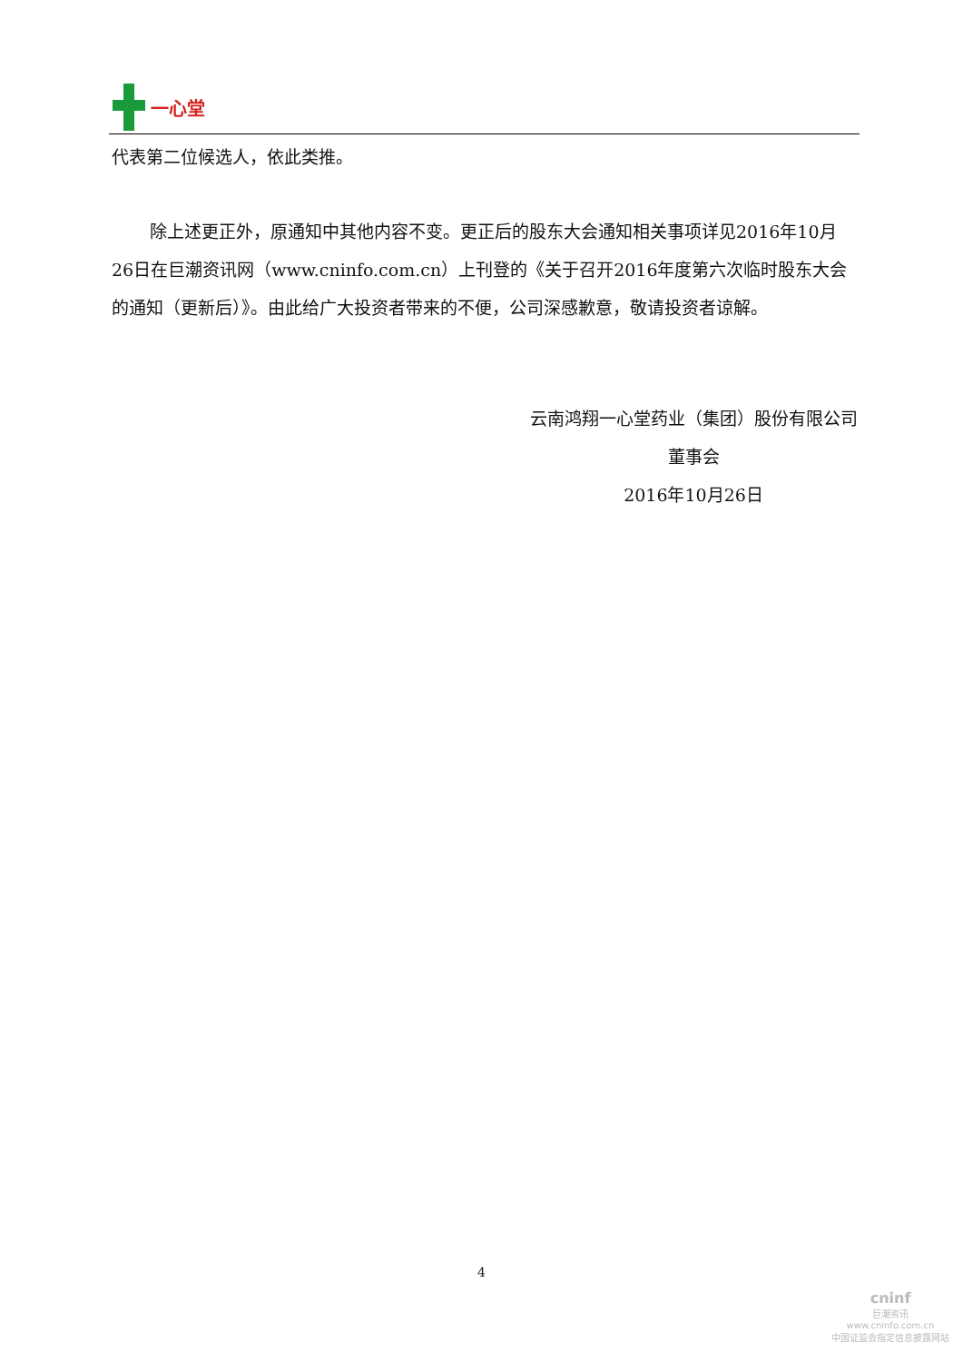一心堂
代表第二位候选人，依此类推。
除上述更正外，原通知中其他内容不变。更正后的股东大会通知相关事项详见2016年10月26日在巨潮资讯网（www.cninfo.com.cn）上刊登的《关于召开2016年度第六次临时股东大会的通知（更新后）》。由此给广大投资者带来的不便，公司深感歉意，敬请投资者谅解。
云南鸿翔一心堂药业（集团）股份有限公司
董事会
2016年10月26日
4
cninf
巨潮资讯
www.cninfo.com.cn
中国证监会指定信息披露网站